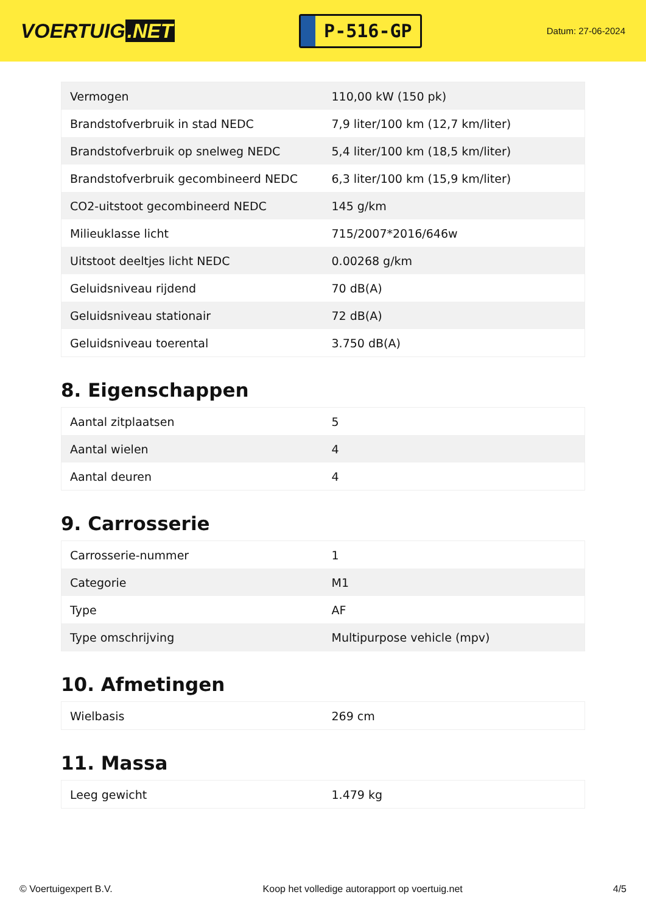VOERTUIG.NET
P-516-GP
Datum: 27-06-2024
| Vermogen | 110,00 kW (150 pk) |
| Brandstofverbruik in stad NEDC | 7,9 liter/100 km (12,7 km/liter) |
| Brandstofverbruik op snelweg NEDC | 5,4 liter/100 km (18,5 km/liter) |
| Brandstofverbruik gecombineerd NEDC | 6,3 liter/100 km (15,9 km/liter) |
| CO2-uitstoot gecombineerd NEDC | 145 g/km |
| Milieuklasse licht | 715/2007*2016/646w |
| Uitstoot deeltjes licht NEDC | 0.00268 g/km |
| Geluidsniveau rijdend | 70 dB(A) |
| Geluidsniveau stationair | 72 dB(A) |
| Geluidsniveau toerental | 3.750 dB(A) |
8. Eigenschappen
| Aantal zitplaatsen | 5 |
| Aantal wielen | 4 |
| Aantal deuren | 4 |
9. Carrosserie
| Carrosserie-nummer | 1 |
| Categorie | M1 |
| Type | AF |
| Type omschrijving | Multipurpose vehicle (mpv) |
10. Afmetingen
| Wielbasis | 269 cm |
11. Massa
| Leeg gewicht | 1.479 kg |
© Voertuigexpert B.V. Koop het volledige autorapport op voertuig.net 4/5